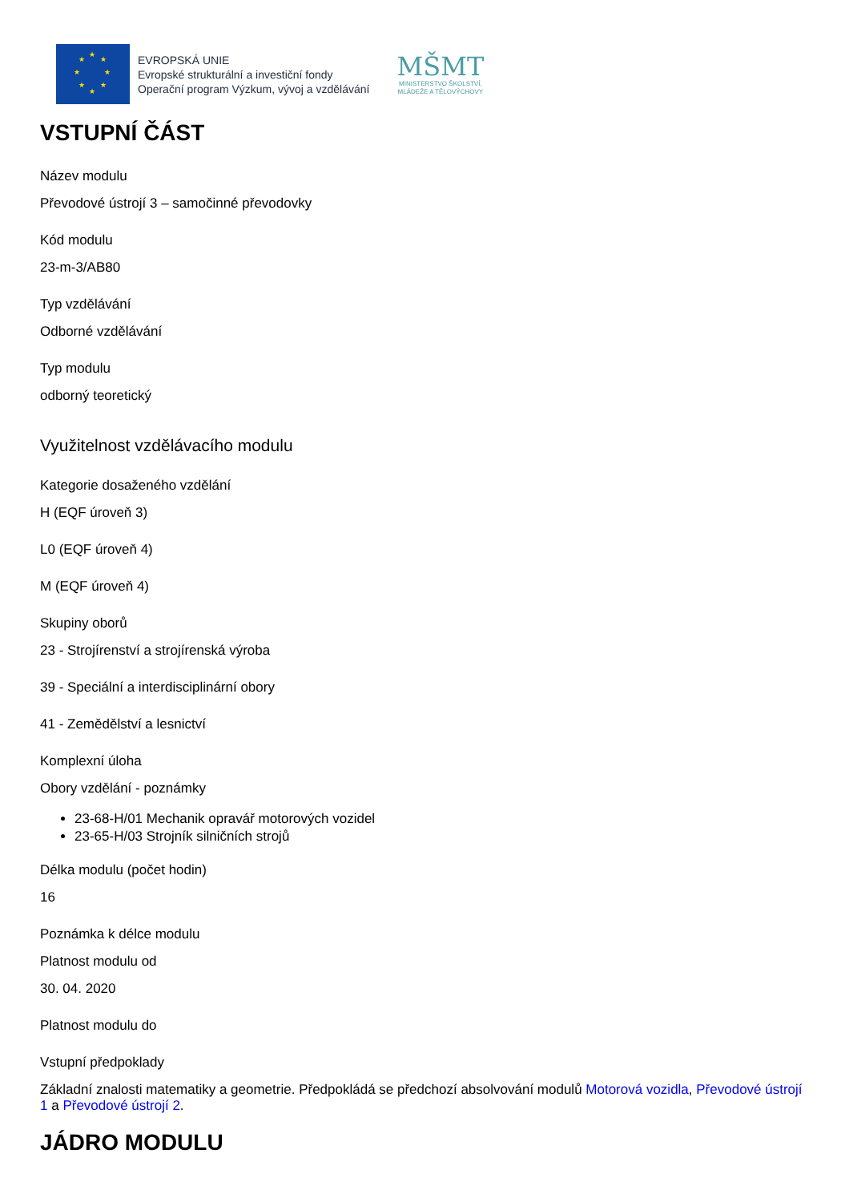★
★ ★
★ ★
★ ★
★
EVROPSKÁ UNIE
Evropské strukturální a investiční fondy
Operační program Výzkum, vývoj a vzdělávání
MŠMT
MINISTERSTVO ŠKOLSTVÍ,
MLÁDEŽE A TĚLOVÝCHOVY
VSTUPNÍ ČÁST
Název modulu
Převodové ústrojí 3 – samočinné převodovky
Kód modulu
23-m-3/AB80
Typ vzdělávání
Odborné vzdělávání
Typ modulu
odborný teoretický
Využitelnost vzdělávacího modulu
Kategorie dosaženého vzdělání
H (EQF úroveň 3)
L0 (EQF úroveň 4)
M (EQF úroveň 4)
Skupiny oborů
23 - Strojírenství a strojírenská výroba
39 - Speciální a interdisciplinární obory
41 - Zemědělství a lesnictví
Komplexní úloha
Obory vzdělání - poznámky
23-68-H/01 Mechanik opravář motorových vozidel
23-65-H/03 Strojník silničních strojů
Délka modulu (počet hodin)
16
Poznámka k délce modulu
Platnost modulu od
30. 04. 2020
Platnost modulu do
Vstupní předpoklady
Základní znalosti matematiky a geometrie. Předpokládá se předchozí absolvování modulů Motorová vozidla, Převodové ústrojí 1 a Převodové ústrojí 2.
JÁDRO MODULU